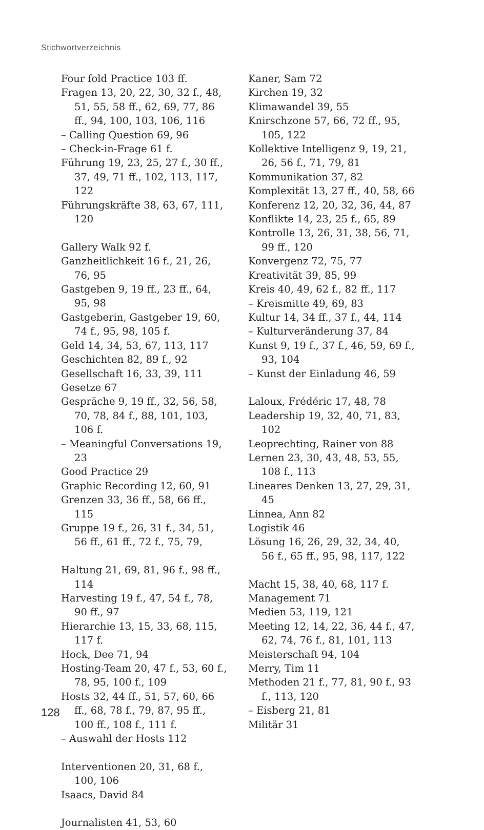Stichwortverzeichnis
Four fold Practice 103 ff.
Fragen 13, 20, 22, 30, 32 f., 48, 51, 55, 58 ff., 62, 69, 77, 86 ff., 94, 100, 103, 106, 116
– Calling Question 69, 96
– Check-in-Frage 61 f.
Führung 19, 23, 25, 27 f., 30 ff., 37, 49, 71 ff., 102, 113, 117, 122
Führungskräfte 38, 63, 67, 111, 120
Gallery Walk 92 f.
Ganzheitlichkeit 16 f., 21, 26, 76, 95
Gastgeben 9, 19 ff., 23 ff., 64, 95, 98
Gastgeberin, Gastgeber 19, 60, 74 f., 95, 98, 105 f.
Geld 14, 34, 53, 67, 113, 117
Geschichten 82, 89 f., 92
Gesellschaft 16, 33, 39, 111
Gesetze 67
Gespräche 9, 19 ff., 32, 56, 58, 70, 78, 84 f., 88, 101, 103, 106 f.
– Meaningful Conversations 19, 23
Good Practice 29
Graphic Recording 12, 60, 91
Grenzen 33, 36 ff., 58, 66 ff., 115
Gruppe 19 f., 26, 31 f., 34, 51, 56 ff., 61 ff., 72 f., 75, 79,
Haltung 21, 69, 81, 96 f., 98 ff., 114
Harvesting 19 f., 47, 54 f., 78, 90 ff., 97
Hierarchie 13, 15, 33, 68, 115, 117 f.
Hock, Dee 71, 94
Hosting-Team 20, 47 f., 53, 60 f., 78, 95, 100 f., 109
Hosts 32, 44 ff., 51, 57, 60, 66 ff., 68, 78 f., 79, 87, 95 ff., 100 ff., 108 f., 111 f.
– Auswahl der Hosts 112
Interventionen 20, 31, 68 f., 100, 106
Isaacs, David 84
Journalisten 41, 53, 60
Kaner, Sam 72
Kirchen 19, 32
Klimawandel 39, 55
Knirschzone 57, 66, 72 ff., 95, 105, 122
Kollektive Intelligenz 9, 19, 21, 26, 56 f., 71, 79, 81
Kommunikation 37, 82
Komplexität 13, 27 ff., 40, 58, 66
Konferenz 12, 20, 32, 36, 44, 87
Konflikte 14, 23, 25 f., 65, 89
Kontrolle 13, 26, 31, 38, 56, 71, 99 ff., 120
Konvergenz 72, 75, 77
Kreativität 39, 85, 99
Kreis 40, 49, 62 f., 82 ff., 117
– Kreismitte 49, 69, 83
Kultur 14, 34 ff., 37 f., 44, 114
– Kulturveränderung 37, 84
Kunst 9, 19 f., 37 f., 46, 59, 69 f., 93, 104
– Kunst der Einladung 46, 59
Laloux, Frédéric 17, 48, 78
Leadership 19, 32, 40, 71, 83, 102
Leoprechting, Rainer von 88
Lernen 23, 30, 43, 48, 53, 55, 108 f., 113
Lineares Denken 13, 27, 29, 31, 45
Linnea, Ann 82
Logistik 46
Lösung 16, 26, 29, 32, 34, 40, 56 f., 65 ff., 95, 98, 117, 122
Macht 15, 38, 40, 68, 117 f.
Management 71
Medien 53, 119, 121
Meeting 12, 14, 22, 36, 44 f., 47, 62, 74, 76 f., 81, 101, 113
Meisterschaft 94, 104
Merry, Tim 11
Methoden 21 f., 77, 81, 90 f., 93 f., 113, 120
– Eisberg 21, 81
Militär 31
128